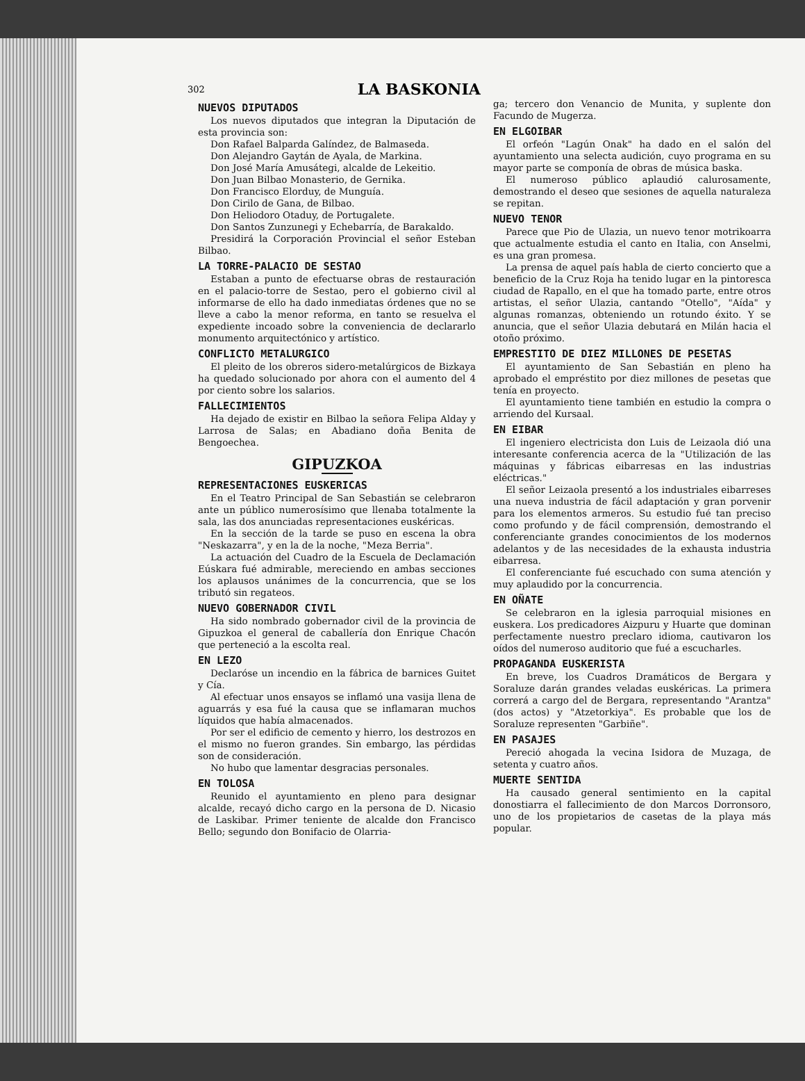302 LA BASKONIA
NUEVOS DIPUTADOS
Los nuevos diputados que integran la Diputación de esta provincia son:
Don Rafael Balparda Galíndez, de Balmaseda.
Don Alejandro Gaytán de Ayala, de Markina.
Don José María Amusátegi, alcalde de Lekeitio.
Don Juan Bilbao Monasterio, de Gernika.
Don Francisco Elorduy, de Munguía.
Don Cirilo de Gana, de Bilbao.
Don Heliodoro Otaduy, de Portugalete.
Don Santos Zunzunegi y Echebarría, de Barakaldo.
Presidirá la Corporación Provincial el señor Esteban Bilbao.
LA TORRE-PALACIO DE SESTAO
Estaban a punto de efectuarse obras de restauración en el palacio-torre de Sestao, pero el gobierno civil al informarse de ello ha dado inmediatas órdenes que no se lleve a cabo la menor reforma, en tanto se resuelva el expediente incoado sobre la conveniencia de declararlo monumento arquitectónico y artístico.
CONFLICTO METALURGICO
El pleito de los obreros sidero-metalúrgicos de Bizkaya ha quedado solucionado por ahora con el aumento del 4 por ciento sobre los salarios.
FALLECIMIENTOS
Ha dejado de existir en Bilbao la señora Felipa Alday y Larrosa de Salas; en Abadiano doña Benita de Bengoechea.
GIPUZKOA
REPRESENTACIONES EUSKERICAS
En el Teatro Principal de San Sebastián se celebraron ante un público numerosísimo que llenaba totalmente la sala, las dos anunciadas representaciones euskéricas.
En la sección de la tarde se puso en escena la obra "Neskazarra", y en la de la noche, "Meza Berria".
La actuación del Cuadro de la Escuela de Declamación Eúskara fué admirable, mereciendo en ambas secciones los aplausos unánimes de la concurrencia, que se los tributó sin regateos.
NUEVO GOBERNADOR CIVIL
Ha sido nombrado gobernador civil de la provincia de Gipuzkoa el general de caballería don Enrique Chacón que perteneció a la escolta real.
EN LEZO
Declaróse un incendio en la fábrica de barnices Guitet y Cía.
Al efectuar unos ensayos se inflamó una vasija llena de aguarrás y esa fué la causa que se inflamaran muchos líquidos que había almacenados.
Por ser el edificio de cemento y hierro, los destrozos en el mismo no fueron grandes. Sin embargo, las pérdidas son de consideración.
No hubo que lamentar desgracias personales.
EN TOLOSA
Reunido el ayuntamiento en pleno para designar alcalde, recayó dicho cargo en la persona de D. Nicasio de Laskibar. Primer teniente de alcalde don Francisco Bello; segundo don Bonifacio de Olarria-
ga; tercero don Venancio de Munita, y suplente don Facundo de Mugerza.
EN ELGOIBAR
El orfeón "Lagún Onak" ha dado en el salón del ayuntamiento una selecta audición, cuyo programa en su mayor parte se componía de obras de música baska.
El numeroso público aplaudió calurosamente, demostrando el deseo que sesiones de aquella naturaleza se repitan.
NUEVO TENOR
Parece que Pio de Ulazia, un nuevo tenor motrikoarra que actualmente estudia el canto en Italia, con Anselmi, es una gran promesa.
La prensa de aquel país habla de cierto concierto que a beneficio de la Cruz Roja ha tenido lugar en la pintoresca ciudad de Rapallo, en el que ha tomado parte, entre otros artistas, el señor Ulazia, cantando "Otello", "Aída" y algunas romanzas, obteniendo un rotundo éxito. Y se anuncia, que el señor Ulazia debutará en Milán hacia el otoño próximo.
EMPRESTITO DE DIEZ MILLONES DE PESETAS
El ayuntamiento de San Sebastián en pleno ha aprobado el empréstito por diez millones de pesetas que tenía en proyecto.
El ayuntamiento tiene también en estudio la compra o arriendo del Kursaal.
EN EIBAR
El ingeniero electricista don Luis de Leizaola dió una interesante conferencia acerca de la "Utilización de las máquinas y fábricas eibarresas en las industrias eléctricas."
El señor Leizaola presentó a los industriales eibarreses una nueva industria de fácil adaptación y gran porvenir para los elementos armeros. Su estudio fué tan preciso como profundo y de fácil comprensión, demostrando el conferenciante grandes conocimientos de los modernos adelantos y de las necesidades de la exhausta industria eibarresa.
El conferenciante fué escuchado con suma atención y muy aplaudido por la concurrencia.
EN OÑATE
Se celebraron en la iglesia parroquial misiones en euskera. Los predicadores Aizpuru y Huarte que dominan perfectamente nuestro preclaro idioma, cautivaron los oídos del numeroso auditorio que fué a escucharles.
PROPAGANDA EUSKERISTA
En breve, los Cuadros Dramáticos de Bergara y Soraluze darán grandes veladas euskéricas. La primera correrá a cargo del de Bergara, representando "Arantza" (dos actos) y "Atzetorkiya". Es probable que los de Soraluze representen "Garbiñe".
EN PASAJES
Pereció ahogada la vecina Isidora de Muzaga, de setenta y cuatro años.
MUERTE SENTIDA
Ha causado general sentimiento en la capital donostiarra el fallecimiento de don Marcos Dorronsoro, uno de los propietarios de casetas de la playa más popular.